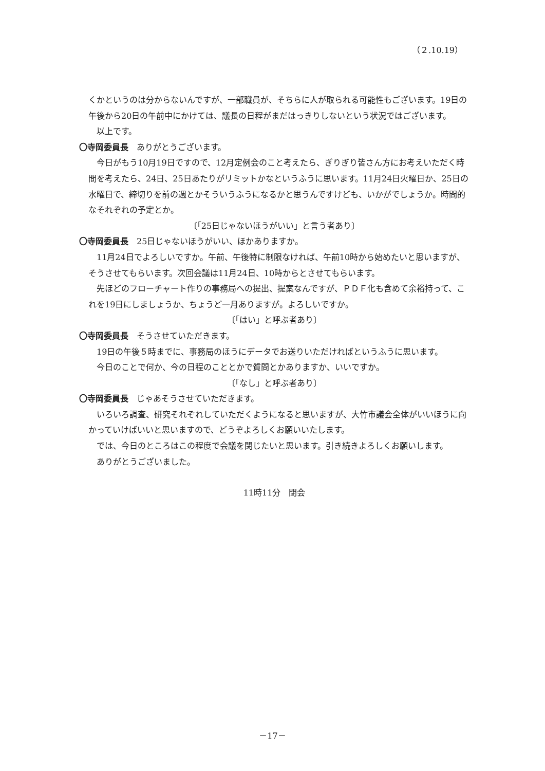（２.10.19）
くかというのは分からないんですが、一部職員が、そちらに人が取られる可能性もございます。19日の午後から20日の午前中にかけては、議長の日程がまだはっきりしないという状況ではございます。
以上です。
〇寺岡委員長　ありがとうございます。
今日がもう10月19日ですので、12月定例会のこと考えたら、ぎりぎり皆さん方にお考えいただく時間を考えたら、24日、25日あたりがリミットかなというふうに思います。11月24日火曜日か、25日の水曜日で、締切りを前の週とかそういうふうになるかと思うんですけども、いかがでしょうか。時間的なそれぞれの予定とか。
〔「25日じゃないほうがいい」と言う者あり〕
〇寺岡委員長　25日じゃないほうがいい、ほかありますか。
11月24日でよろしいですか。午前、午後特に制限なければ、午前10時から始めたいと思いますが、そうさせてもらいます。次回会議は11月24日、10時からとさせてもらいます。
先ほどのフローチャート作りの事務局への提出、提案なんですが、ＰＤＦ化も含めて余裕持って、これを19日にしましょうか、ちょうど一月ありますが。よろしいですか。
〔「はい」と呼ぶ者あり〕
〇寺岡委員長　そうさせていただきます。
19日の午後５時までに、事務局のほうにデータでお送りいただければというふうに思います。
今日のことで何か、今の日程のこととかで質問とかありますか、いいですか。
〔「なし」と呼ぶ者あり〕
〇寺岡委員長　じゃあそうさせていただきます。
いろいろ調査、研究それぞれしていただくようになると思いますが、大竹市議会全体がいいほうに向かっていけばいいと思いますので、どうぞよろしくお願いいたします。
では、今日のところはこの程度で会議を閉じたいと思います。引き続きよろしくお願いします。
ありがとうございました。
11時11分　閉会
－17－